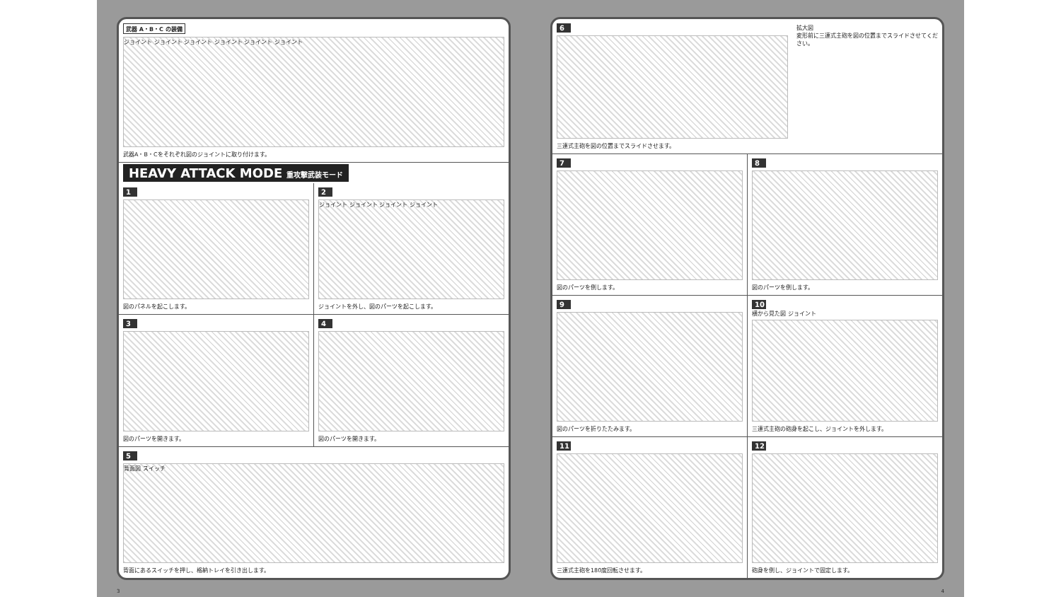武器 A・B・C の装備
ジョイント ジョイント ジョイント ジョイント ジョイント ジョイント
武器A・B・Cをそれぞれ図のジョイントに取り付けます。
HEAVY ATTACK MODE 重攻撃武装モード
1
図のパネルを起こします。
2
ジョイント ジョイント ジョイント ジョイント
ジョイントを外し、図のパーツを起こします。
3
図のパーツを開きます。
4
図のパーツを開きます。
5
背面図 スイッチ
背面にあるスイッチを押し、格納トレイを引き出します。
3
6
三連式主砲を図の位置までスライドさせます。
拡大図
変形前に三連式主砲を図の位置までスライドさせてください。
7
図のパーツを倒します。
8
図のパーツを倒します。
9
図のパーツを折りたたみます。
10
横から見た図 ジョイント
三連式主砲の砲身を起こし、ジョイントを外します。
11
三連式主砲を180度回転させます。
12
砲身を倒し、ジョイントで固定します。
4